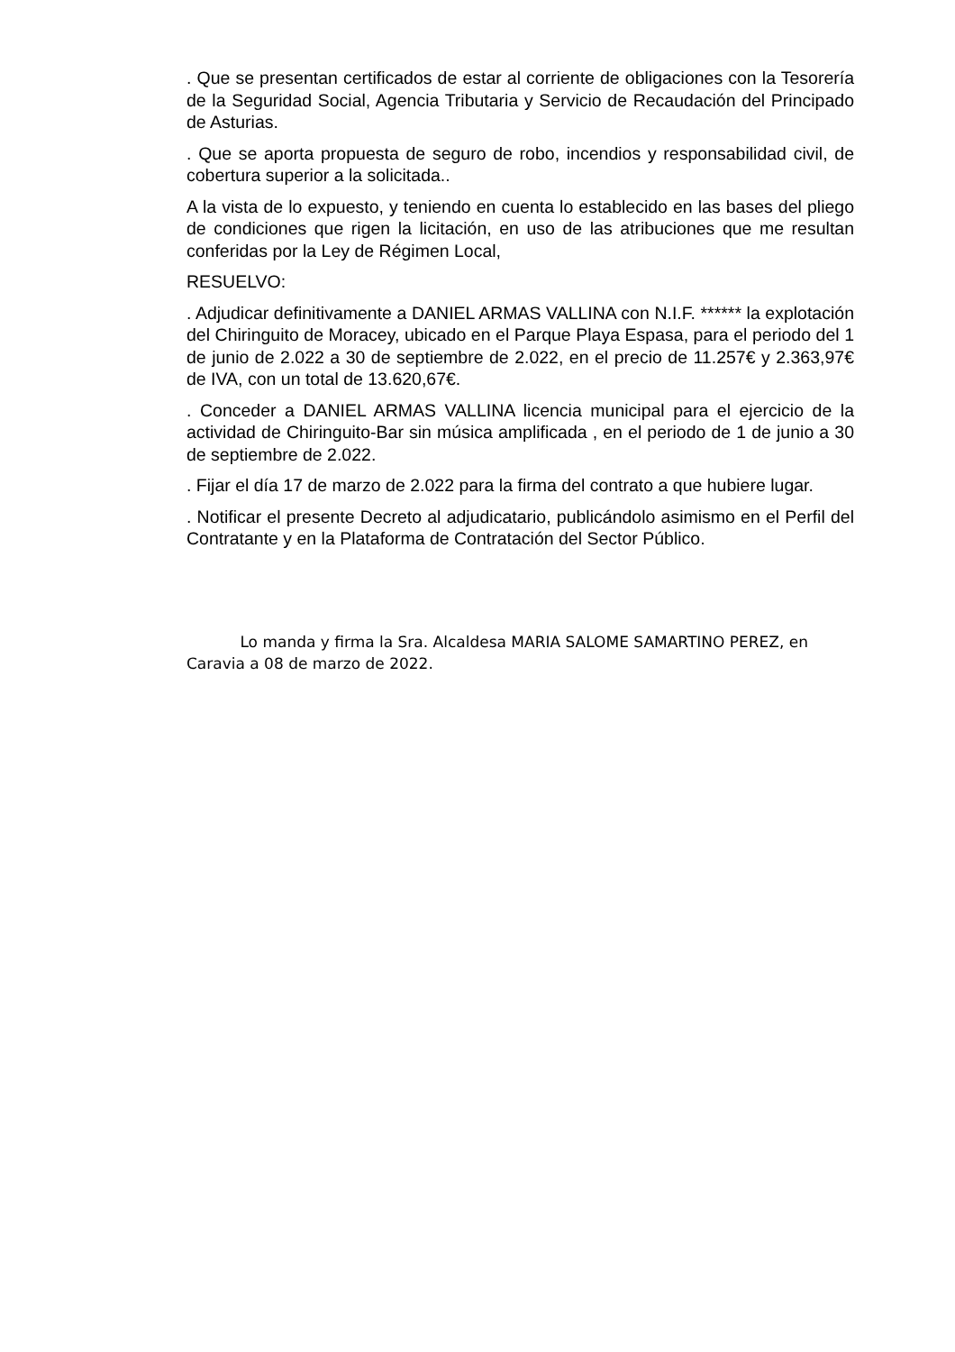. Que se presentan certificados de estar al corriente de obligaciones con la Tesorería de la Seguridad Social, Agencia Tributaria y Servicio de Recaudación del Principado de Asturias.
. Que se aporta propuesta de seguro de robo, incendios y responsabilidad civil, de cobertura superior a la solicitada..
A la vista de lo expuesto, y teniendo en cuenta lo establecido en las bases del pliego de condiciones que rigen la licitación, en uso de las atribuciones que me resultan conferidas por la Ley de Régimen Local,
RESUELVO:
. Adjudicar definitivamente a DANIEL ARMAS VALLINA con N.I.F. ****** la explotación del Chiringuito de Moracey, ubicado en el Parque Playa Espasa, para el periodo del 1 de junio de 2.022 a 30 de septiembre de 2.022, en el precio de 11.257€ y 2.363,97€ de IVA, con un total de 13.620,67€.
. Conceder a DANIEL ARMAS VALLINA licencia municipal para el ejercicio de la actividad de Chiringuito-Bar sin música amplificada , en el periodo de 1 de junio a 30 de septiembre de 2.022.
. Fijar el día 17 de marzo de 2.022 para la firma del contrato a que hubiere lugar.
. Notificar el presente Decreto al adjudicatario, publicándolo asimismo en el Perfil del Contratante y en la Plataforma de Contratación del Sector Público.
Lo manda y firma la Sra. Alcaldesa MARIA SALOME SAMARTINO PEREZ, en Caravia a 08 de marzo de 2022.